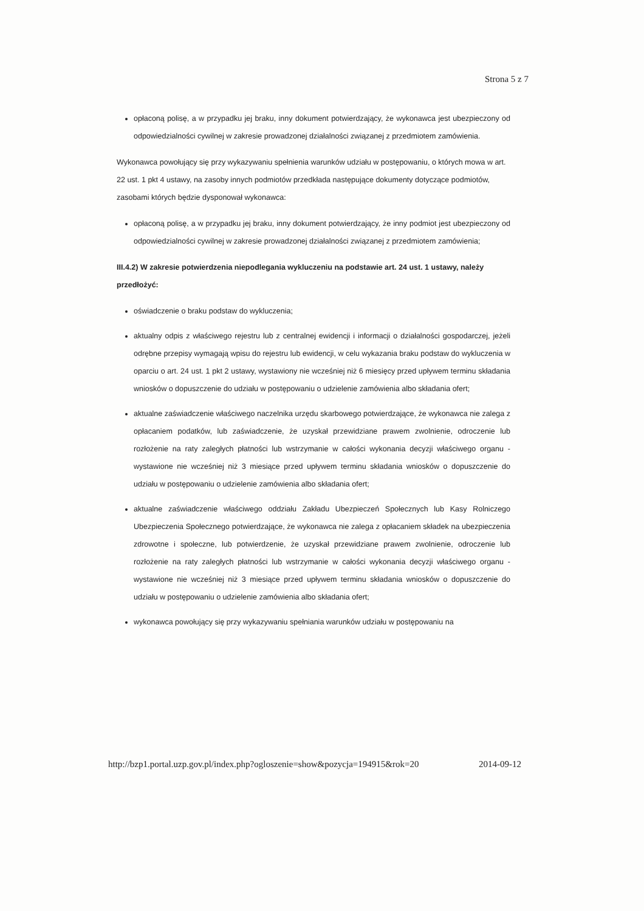Strona 5 z 7
opłaconą polisę, a w przypadku jej braku, inny dokument potwierdzający, że wykonawca jest ubezpieczony od odpowiedzialności cywilnej w zakresie prowadzonej działalności związanej z przedmiotem zamówienia.
Wykonawca powołujący się przy wykazywaniu spełnienia warunków udziału w postępowaniu, o których mowa w art. 22 ust. 1 pkt 4 ustawy, na zasoby innych podmiotów przedkłada następujące dokumenty dotyczące podmiotów, zasobami których będzie dysponował wykonawca:
opłaconą polisę, a w przypadku jej braku, inny dokument potwierdzający, że inny podmiot jest ubezpieczony od odpowiedzialności cywilnej w zakresie prowadzonej działalności związanej z przedmiotem zamówienia;
III.4.2) W zakresie potwierdzenia niepodlegania wykluczeniu na podstawie art. 24 ust. 1 ustawy, należy przedłożyć:
oświadczenie o braku podstaw do wykluczenia;
aktualny odpis z właściwego rejestru lub z centralnej ewidencji i informacji o działalności gospodarczej, jeżeli odrębne przepisy wymagają wpisu do rejestru lub ewidencji, w celu wykazania braku podstaw do wykluczenia w oparciu o art. 24 ust. 1 pkt 2 ustawy, wystawiony nie wcześniej niż 6 miesięcy przed upływem terminu składania wniosków o dopuszczenie do udziału w postępowaniu o udzielenie zamówienia albo składania ofert;
aktualne zaświadczenie właściwego naczelnika urzędu skarbowego potwierdzające, że wykonawca nie zalega z opłacaniem podatków, lub zaświadczenie, że uzyskał przewidziane prawem zwolnienie, odroczenie lub rozłożenie na raty zaległych płatności lub wstrzymanie w całości wykonania decyzji właściwego organu - wystawione nie wcześniej niż 3 miesiące przed upływem terminu składania wniosków o dopuszczenie do udziału w postępowaniu o udzielenie zamówienia albo składania ofert;
aktualne zaświadczenie właściwego oddziału Zakładu Ubezpieczeń Społecznych lub Kasy Rolniczego Ubezpieczenia Społecznego potwierdzające, że wykonawca nie zalega z opłacaniem składek na ubezpieczenia zdrowotne i społeczne, lub potwierdzenie, że uzyskał przewidziane prawem zwolnienie, odroczenie lub rozłożenie na raty zaległych płatności lub wstrzymanie w całości wykonania decyzji właściwego organu - wystawione nie wcześniej niż 3 miesiące przed upływem terminu składania wniosków o dopuszczenie do udziału w postępowaniu o udzielenie zamówienia albo składania ofert;
wykonawca powołujący się przy wykazywaniu spełniania warunków udziału w postępowaniu na
http://bzp1.portal.uzp.gov.pl/index.php?ogloszenie=show&pozycja=194915&rok=20 2014-09-12